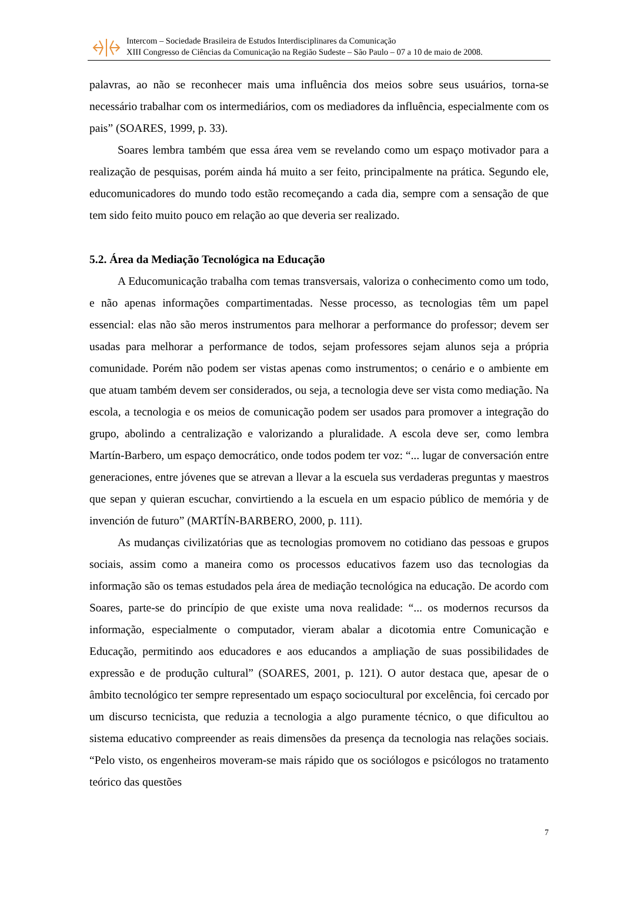Intercom – Sociedade Brasileira de Estudos Interdisciplinares da Comunicação
XIII Congresso de Ciências da Comunicação na Região Sudeste – São Paulo – 07 a 10 de maio de 2008.
palavras, ao não se reconhecer mais uma influência dos meios sobre seus usuários, torna-se necessário trabalhar com os intermediários, com os mediadores da influência, especialmente com os pais” (SOARES, 1999, p. 33).
Soares lembra também que essa área vem se revelando como um espaço motivador para a realização de pesquisas, porém ainda há muito a ser feito, principalmente na prática. Segundo ele, educomunicadores do mundo todo estão recomeçando a cada dia, sempre com a sensação de que tem sido feito muito pouco em relação ao que deveria ser realizado.
5.2. Área da Mediação Tecnológica na Educação
A Educomunicação trabalha com temas transversais, valoriza o conhecimento como um todo, e não apenas informações compartimentadas. Nesse processo, as tecnologias têm um papel essencial: elas não são meros instrumentos para melhorar a performance do professor; devem ser usadas para melhorar a performance de todos, sejam professores sejam alunos seja a própria comunidade. Porém não podem ser vistas apenas como instrumentos; o cenário e o ambiente em que atuam também devem ser considerados, ou seja, a tecnologia deve ser vista como mediação. Na escola, a tecnologia e os meios de comunicação podem ser usados para promover a integração do grupo, abolindo a centralização e valorizando a pluralidade. A escola deve ser, como lembra Martín-Barbero, um espaço democrático, onde todos podem ter voz: “... lugar de conversación entre generaciones, entre jóvenes que se atrevan a llevar a la escuela sus verdaderas preguntas y maestros que sepan y quieran escuchar, convirtiendo a la escuela en um espacio público de memória y de invención de futuro” (MARTÍN-BARBERO, 2000, p. 111).
As mudanças civilizatórias que as tecnologias promovem no cotidiano das pessoas e grupos sociais, assim como a maneira como os processos educativos fazem uso das tecnologias da informação são os temas estudados pela área de mediação tecnológica na educação. De acordo com Soares, parte-se do princípio de que existe uma nova realidade: “... os modernos recursos da informação, especialmente o computador, vieram abalar a dicotomia entre Comunicação e Educação, permitindo aos educadores e aos educandos a ampliação de suas possibilidades de expressão e de produção cultural” (SOARES, 2001, p. 121). O autor destaca que, apesar de o âmbito tecnológico ter sempre representado um espaço sociocultural por excelência, foi cercado por um discurso tecnicista, que reduzia a tecnologia a algo puramente técnico, o que dificultou ao sistema educativo compreender as reais dimensões da presença da tecnologia nas relações sociais. “Pelo visto, os engenheiros moveram-se mais rápido que os sociólogos e psicólogos no tratamento teórico das questões
7